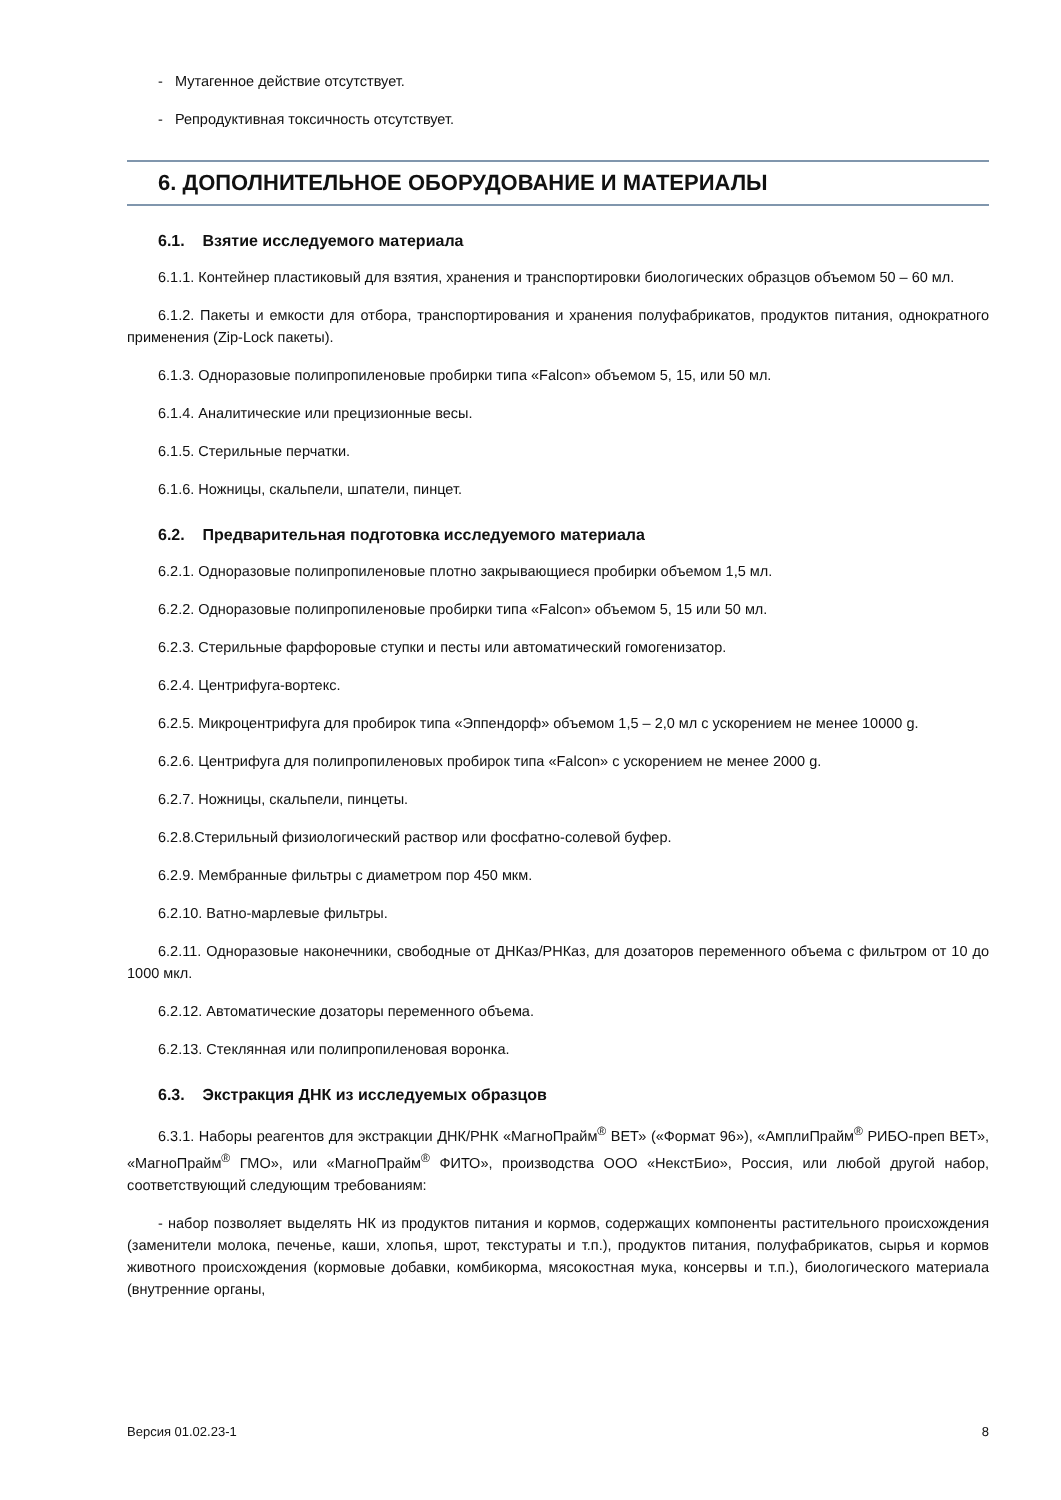- Мутагенное действие отсутствует.
- Репродуктивная токсичность отсутствует.
6. ДОПОЛНИТЕЛЬНОЕ ОБОРУДОВАНИЕ И МАТЕРИАЛЫ
6.1. Взятие исследуемого материала
6.1.1. Контейнер пластиковый для взятия, хранения и транспортировки биологических образцов объемом 50 – 60 мл.
6.1.2. Пакеты и емкости для отбора, транспортирования и хранения полуфабрикатов, продуктов питания, однократного применения (Zip-Lock пакеты).
6.1.3. Одноразовые полипропиленовые пробирки типа «Falcon» объемом 5, 15, или 50 мл.
6.1.4. Аналитические или прецизионные весы.
6.1.5. Стерильные перчатки.
6.1.6. Ножницы, скальпели, шпатели, пинцет.
6.2. Предварительная подготовка исследуемого материала
6.2.1. Одноразовые полипропиленовые плотно закрывающиеся пробирки объемом 1,5 мл.
6.2.2. Одноразовые полипропиленовые пробирки типа «Falcon» объемом 5, 15 или 50 мл.
6.2.3. Стерильные фарфоровые ступки и песты или автоматический гомогенизатор.
6.2.4. Центрифуга-вортекс.
6.2.5. Микроцентрифуга для пробирок типа «Эппендорф» объемом 1,5 – 2,0 мл с ускорением не менее 10000 g.
6.2.6. Центрифуга для полипропиленовых пробирок типа «Falcon» с ускорением не менее 2000 g.
6.2.7. Ножницы, скальпели, пинцеты.
6.2.8.Стерильный физиологический раствор или фосфатно-солевой буфер.
6.2.9. Мембранные фильтры с диаметром пор 450 мкм.
6.2.10. Ватно-марлевые фильтры.
6.2.11. Одноразовые наконечники, свободные от ДНКаз/РНКаз, для дозаторов переменного объема с фильтром от 10 до 1000 мкл.
6.2.12. Автоматические дозаторы переменного объема.
6.2.13. Стеклянная или полипропиленовая воронка.
6.3. Экстракция ДНК из исследуемых образцов
6.3.1. Наборы реагентов для экстракции ДНК/РНК «МагноПрайм<sup>®</sup> ВЕТ» («Формат 96»), «АмплиПрайм<sup>®</sup> РИБО-преп ВЕТ», «МагноПрайм<sup>®</sup> ГМО», или «МагноПрайм<sup>®</sup> ФИТО», производства ООО «НекстБио», Россия, или любой другой набор, соответствующий следующим требованиям:
- набор позволяет выделять НК из продуктов питания и кормов, содержащих компоненты растительного происхождения (заменители молока, печенье, каши, хлопья, шрот, текстураты и т.п.), продуктов питания, полуфабрикатов, сырья и кормов животного происхождения (кормовые добавки, комбикорма, мясокостная мука, консервы и т.п.), биологического материала (внутренние органы,
Версия 01.02.23-1 8